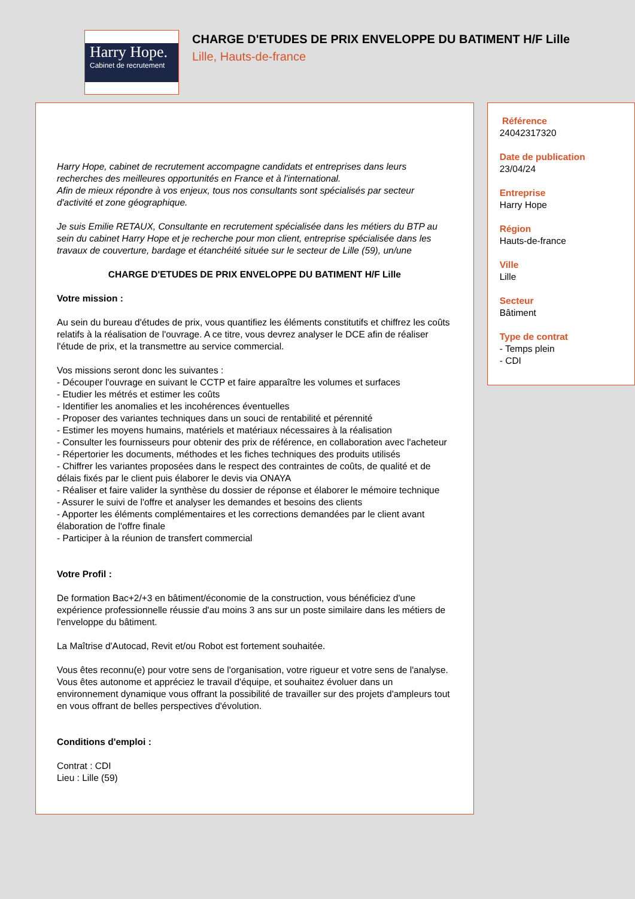Harry Hope.
Cabinet de recrutement
CHARGE D'ETUDES DE PRIX ENVELOPPE DU BATIMENT H/F Lille
Lille, Hauts-de-france
Harry Hope, cabinet de recrutement accompagne candidats et entreprises dans leurs recherches des meilleures opportunités en France et à l'international.
Afin de mieux répondre à vos enjeux, tous nos consultants sont spécialisés par secteur d'activité et zone géographique.
Je suis Emilie RETAUX, Consultante en recrutement spécialisée dans les métiers du BTP au sein du cabinet Harry Hope et je recherche pour mon client, entreprise spécialisée dans les travaux de couverture, bardage et étanchéité située sur le secteur de Lille (59), un/une
CHARGE D'ETUDES DE PRIX ENVELOPPE DU BATIMENT H/F Lille
Votre mission :
Au sein du bureau d'études de prix, vous quantifiez les éléments constitutifs et chiffrez les coûts relatifs à la réalisation de l'ouvrage. A ce titre, vous devrez analyser le DCE afin de réaliser l'étude de prix, et la transmettre au service commercial.
Vos missions seront donc les suivantes :
- Découper l'ouvrage en suivant le CCTP et faire apparaître les volumes et surfaces
- Etudier les métrés et estimer les coûts
- Identifier les anomalies et les incohérences éventuelles
- Proposer des variantes techniques dans un souci de rentabilité et pérennité
- Estimer les moyens humains, matériels et matériaux nécessaires à la réalisation
- Consulter les fournisseurs pour obtenir des prix de référence, en collaboration avec l'acheteur
- Répertorier les documents, méthodes et les fiches techniques des produits utilisés
- Chiffrer les variantes proposées dans le respect des contraintes de coûts, de qualité et de délais fixés par le client puis élaborer le devis via ONAYA
- Réaliser et faire valider la synthèse du dossier de réponse et élaborer le mémoire technique
- Assurer le suivi de l'offre et analyser les demandes et besoins des clients
- Apporter les éléments complémentaires et les corrections demandées par le client avant élaboration de l'offre finale
- Participer à la réunion de transfert commercial
Votre Profil :
De formation Bac+2/+3 en bâtiment/économie de la construction, vous bénéficiez d'une expérience professionnelle réussie d'au moins 3 ans sur un poste similaire dans les métiers de l'enveloppe du bâtiment.
La Maîtrise d'Autocad, Revit et/ou Robot est fortement souhaitée.
Vous êtes reconnu(e) pour votre sens de l'organisation, votre rigueur et votre sens de l'analyse. Vous êtes autonome et appréciez le travail d'équipe, et souhaitez évoluer dans un environnement dynamique vous offrant la possibilité de travailler sur des projets d'ampleurs tout en vous offrant de belles perspectives d'évolution.
Conditions d'emploi :
Contrat : CDI
Lieu : Lille (59)
Référence
24042317320
Date de publication
23/04/24
Entreprise
Harry Hope
Région
Hauts-de-france
Ville
Lille
Secteur
Bâtiment
Type de contrat
- Temps plein
- CDI